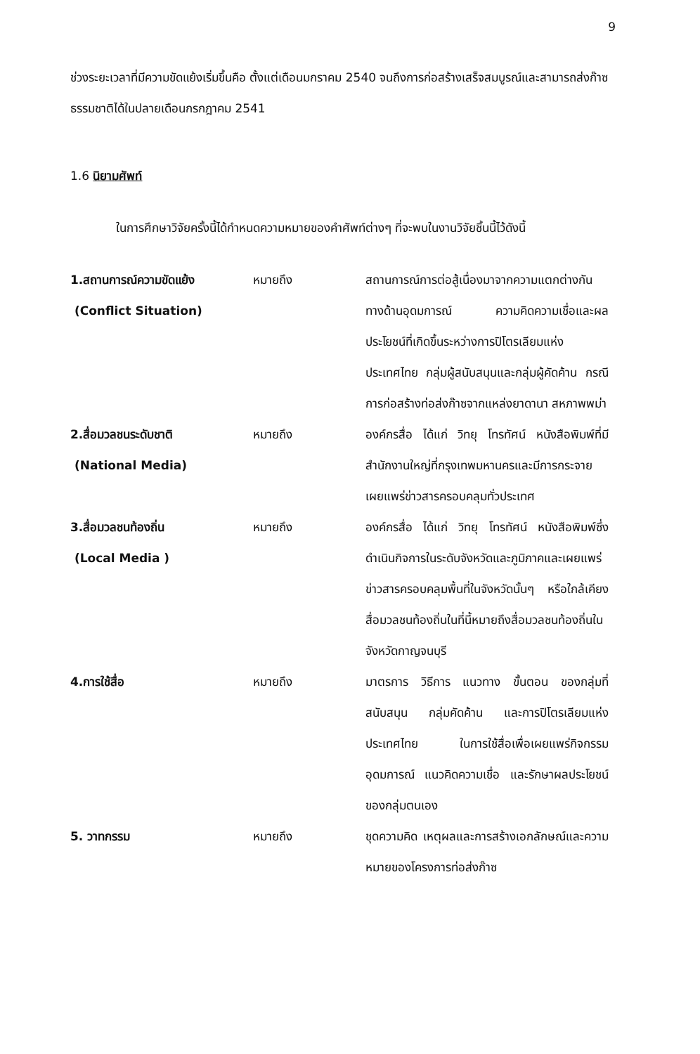9
ช่วงระยะเวลาที่มีความขัดแย้งเริ่มขึ้นคือ ตั้งแต่เดือนมกราคม 2540 จนถึงการก่อสร้างเสร็จสมบูรณ์และสามารถส่งก๊าซธรรมชาติได้ในปลายเดือนกรกฎาคม 2541
1.6 นิยามศัพท์
ในการศึกษาวิจัยครั้งนี้ได้กำหนดความหมายของคำศัพท์ต่างๆ ที่จะพบในงานวิจัยชิ้นนี้ไว้ดังนี้
1.สถานการณ์ความขัดแย้ง
(Conflict Situation)
หมายถึง สถานการณ์การต่อสู้เนื่องมาจากความแตกต่างกันทางด้านอุดมการณ์ ความคิดความเชื่อและผลประโยชน์ที่เกิดขึ้นระหว่างการปิโตรเลียมแห่งประเทศไทย กลุ่มผู้สนับสนุนและกลุ่มผู้คัดค้าน กรณีการก่อสร้างท่อส่งก๊าซจากแหล่งยาดานา สหภาพพม่า
2.สื่อมวลชนระดับชาติ
(National Media)
หมายถึง องค์กรสื่อ ได้แก่ วิทยุ โทรทัศน์ หนังสือพิมพ์ที่มีสำนักงานใหญ่ที่กรุงเทพมหานครและมีการกระจายเผยแพร่ข่าวสารครอบคลุมทั่วประเทศ
3.สื่อมวลชนท้องถิ่น
(Local Media )
หมายถึง องค์กรสื่อ ได้แก่ วิทยุ โทรทัศน์ หนังสือพิมพ์ซึ่งดำเนินกิจการในระดับจังหวัดและภูมิภาคและเผยแพร่ข่าวสารครอบคลุมพื้นที่ในจังหวัดนั้นๆ หรือใกล้เคียง สื่อมวลชนท้องถิ่นในที่นี้หมายถึงสื่อมวลชนท้องถิ่นในจังหวัดกาญจนบุรี
4.การใช้สื่อ หมายถึง มาตรการ วิธีการ แนวทาง ขั้นตอน ของกลุ่มที่สนับสนุน กลุ่มคัดค้าน และการปิโตรเลียมแห่งประเทศไทย ในการใช้สื่อเพื่อเผยแพร่กิจกรรม อุดมการณ์ แนวคิดความเชื่อ และรักษาผลประโยชน์ของกลุ่มตนเอง
5. วาทกรรม หมายถึง ชุดความคิด เหตุผลและการสร้างเอกลักษณ์และความหมายของโครงการท่อส่งก๊าซ